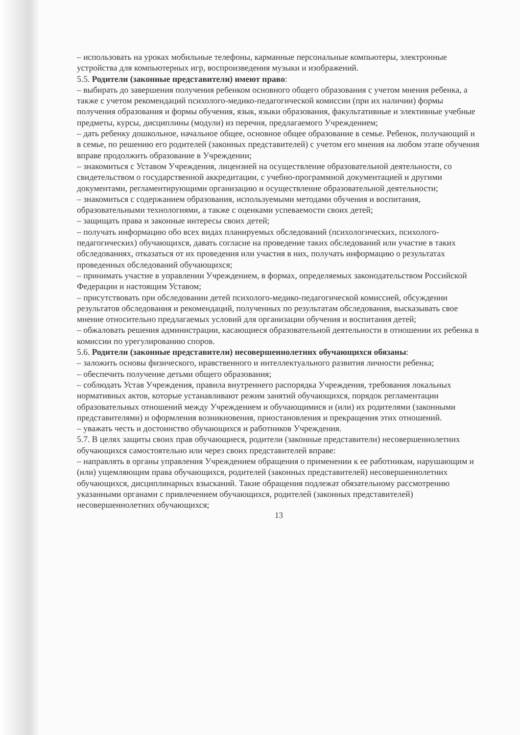– использовать на уроках мобильные телефоны, карманные персональные компьютеры, электронные устройства для компьютерных игр, воспроизведения музыки и изображений.
5.5. Родители (законные представители) имеют право:
– выбирать до завершения получения ребенком основного общего образования с учетом мнения ребенка, а также с учетом рекомендаций психолого-медико-педагогической комиссии (при их наличии) формы получения образования и формы обучения, язык, языки образования, факультативные и элективные учебные предметы, курсы, дисциплины (модули) из перечня, предлагаемого Учреждением;
– дать ребенку дошкольное, начальное общее, основное общее образование в семье. Ребенок, получающий и в семье, по решению его родителей (законных представителей) с учетом его мнения на любом этапе обучения вправе продолжить образование в Учреждении;
– знакомиться с Уставом Учреждения, лицензией на осуществление образовательной деятельности, со свидетельством о государственной аккредитации, с учебно-программной документацией и другими документами, регламентирующими организацию и осуществление образовательной деятельности;
– знакомиться с содержанием образования, используемыми методами обучения и воспитания, образовательными технологиями, а также с оценками успеваемости своих детей;
– защищать права и законные интересы своих детей;
– получать информацию обо всех видах планируемых обследований (психологических, психолого-педагогических) обучающихся, давать согласие на проведение таких обследований или участие в таких обследованиях, отказаться от их проведения или участия в них, получать информацию о результатах проведенных обследований обучающихся;
– принимать участие в управлении Учреждением, в формах, определяемых законодательством Российской Федерации и настоящим Уставом;
– присутствовать при обследовании детей психолого-медико-педагогической комиссией, обсуждении результатов обследования и рекомендаций, полученных по результатам обследования, высказывать свое мнение относительно предлагаемых условий для организации обучения и воспитания детей;
– обжаловать решения администрации, касающиеся образовательной деятельности в отношении их ребенка в комиссии по урегулированию споров.
5.6. Родители (законные представители) несовершеннолетних обучающихся обязаны:
– заложить основы физического, нравственного и интеллектуального развития личности ребенка;
– обеспечить получение детьми общего образования;
– соблюдать Устав Учреждения, правила внутреннего распорядка Учреждения, требования локальных нормативных актов, которые устанавливают режим занятий обучающихся, порядок регламентации образовательных отношений между Учреждением и обучающимися и (или) их родителями (законными представителями) и оформления возникновения, приостановления и прекращения этих отношений.
– уважать честь и достоинство обучающихся и работников Учреждения.
5.7. В целях защиты своих прав обучающиеся, родители (законные представители) несовершеннолетних обучающихся самостоятельно или через своих представителей вправе:
– направлять в органы управления Учреждением обращения о применении к ее работникам, нарушающим и (или) ущемляющим права обучающихся, родителей (законных представителей) несовершеннолетних обучающихся, дисциплинарных взысканий. Такие обращения подлежат обязательному рассмотрению указанными органами с привлечением обучающихся, родителей (законных представителей) несовершеннолетних обучающихся;
13